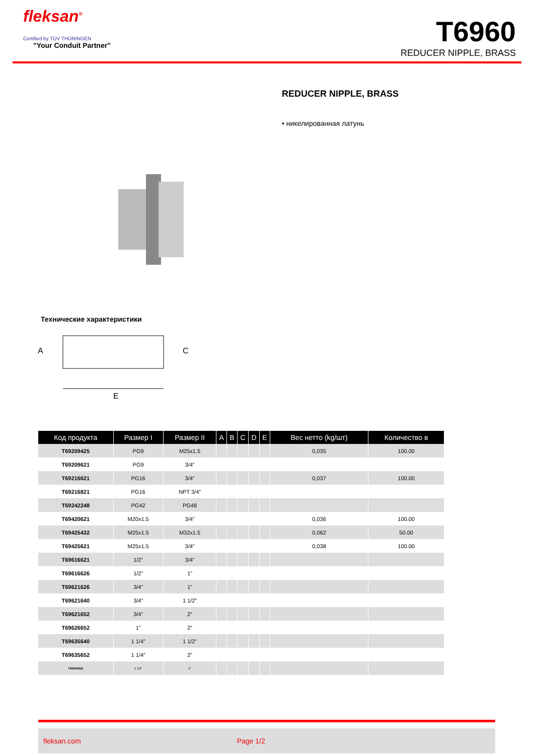fleksan<sup>®</sup>
Certified by TÜV THÜRINGEN
"Your Conduit Partner"
T6960
REDUCER NIPPLE, BRASS
REDUCER NIPPLE, BRASS
• никелированная латунь
Технические характеристики
A
E
C
| Код продукта | Размер I | Размер II | A | B | C | D | E | Вес нетто (kg/шт) | Количество в |
| --- | --- | --- | --- | --- | --- | --- | --- | --- | --- |
| T69209425 | PG9 | M25x1.5 | | | | | | 0,035 | 100.00 |
| T69209621 | PG9 | 3/4” | | | | | | | |
| T69216621 | PG16 | 3/4” | | | | | | 0,037 | 100.00 |
| T69216821 | PG16 | NPT 3/4” | | | | | | | |
| T69242248 | PG42 | PG48 | | | | | | | |
| T69420621 | M20x1.5 | 3/4” | | | | | | 0,036 | 100.00 |
| T69425432 | M25x1.5 | M32x1.5 | | | | | | 0,062 | 50.00 |
| T69425621 | M25x1.5 | 3/4” | | | | | | 0,038 | 100.00 |
| T69616621 | 1/2” | 3/4” | | | | | | | |
| T69616626 | 1/2” | 1” | | | | | | | |
| T69621626 | 3/4” | 1” | | | | | | | |
| T69621640 | 3/4” | 1 1/2” | | | | | | | |
| T69621652 | 3/4” | 2” | | | | | | | |
| T69626652 | 1” | 2” | | | | | | | |
| T69635640 | 1 1/4” | 1 1/2” | | | | | | | |
| T69635652 | 1 1/4” | 2” | | | | | | | |
| T69640652 | 1 1/2” | 2” | | | | | | | |
fleksan.com Page 1/2